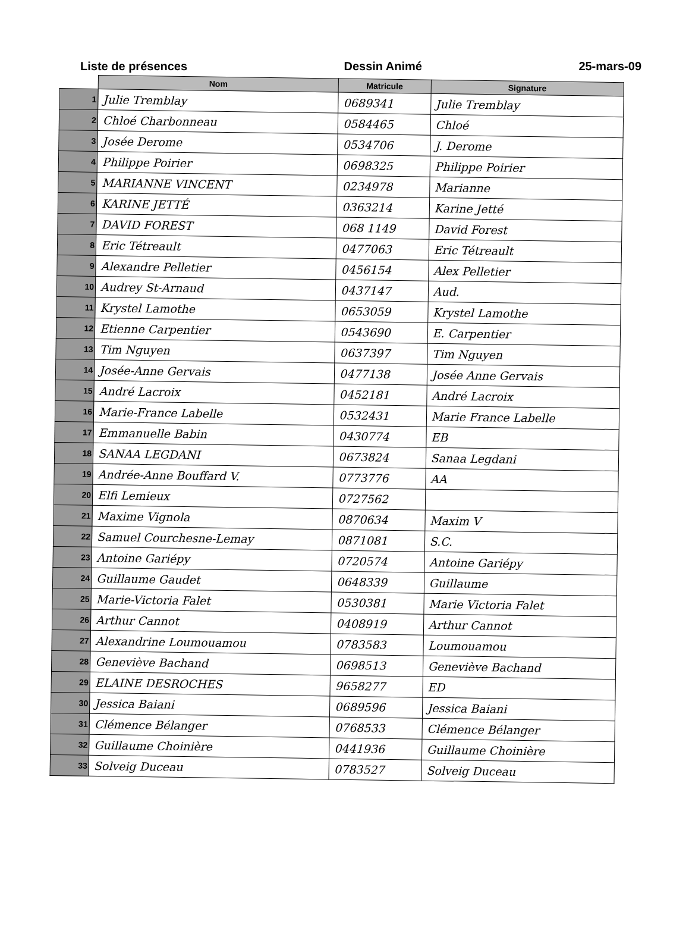Liste de présences Dessin Animé 25-mars-09
| | Nom | Matricule | Signature |
| --- | --- | --- | --- |
| 1 | Julie Tremblay | 0689341 | Julie Tremblay |
| 2 | Chloé Charbonneau | 0584465 | Chloé |
| 3 | Josée Derome | 0534706 | J. Derome |
| 4 | Philippe Poirier | 0698325 | Philippe Poirier |
| 5 | MARIANNE VINCENT | 0234978 | Marianne |
| 6 | KARINE JETTÉ | 0363214 | Karine Jetté |
| 7 | DAVID FOREST | 068 1149 | David Forest |
| 8 | Eric Tétreault | 0477063 | Eric Tétreault |
| 9 | Alexandre Pelletier | 0456154 | Alex Pelletier |
| 10 | Audrey St-Arnaud | 0437147 | Aud. |
| 11 | Krystel Lamothe | 0653059 | Krystel Lamothe |
| 12 | Etienne Carpentier | 0543690 | E. Carpentier |
| 13 | Tim Nguyen | 0637397 | Tim Nguyen |
| 14 | Josée-Anne Gervais | 0477138 | Josée Anne Gervais |
| 15 | André Lacroix | 0452181 | André Lacroix |
| 16 | Marie-France Labelle | 0532431 | Marie France Labelle |
| 17 | Emmanuelle Babin | 0430774 | EB |
| 18 | SANAA LEGDANI | 0673824 | Sanaa Legdani |
| 19 | Andrée-Anne Bouffard V. | 0773776 | AA |
| 20 | Elfi Lemieux | 0727562 | |
| 21 | Maxime Vignola | 0870634 | Maxim V |
| 22 | Samuel Courchesne-Lemay | 0871081 | S.C. |
| 23 | Antoine Gariépy | 0720574 | Antoine Gariépy |
| 24 | Guillaume Gaudet | 0648339 | Guillaume |
| 25 | Marie-Victoria Falet | 0530381 | Marie Victoria Falet |
| 26 | Arthur Cannot | 0408919 | Arthur Cannot |
| 27 | Alexandrine Loumouamou | 0783583 | Loumouamou |
| 28 | Geneviève Bachand | 0698513 | Geneviève Bachand |
| 29 | ELAINE DESROCHES | 9658277 | ED |
| 30 | Jessica Baiani | 0689596 | Jessica Baiani |
| 31 | Clémence Bélanger | 0768533 | Clémence Bélanger |
| 32 | Guillaume Choinière | 0441936 | Guillaume Choinière |
| 33 | Solveig Duceau | 0783527 | Solveig Duceau |